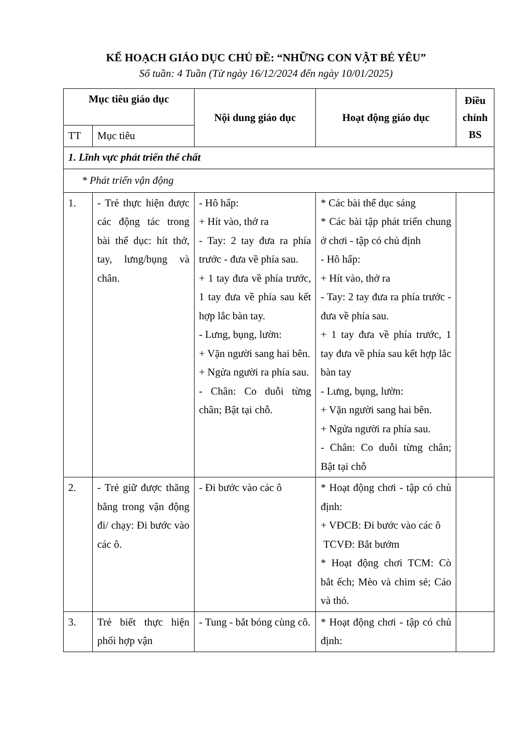KẾ HOẠCH GIÁO DỤC CHỦ ĐỀ: “NHỮNG CON VẬT BÉ YÊU”
Số tuần: 4 Tuần (Từ ngày 16/12/2024 đến ngày 10/01/2025)
| Mục tiêu giáo dục | | Nội dung giáo dục | Hoạt động giáo dục | Điều chỉnh BS |
| --- | --- | --- | --- | --- |
| TT | Mục tiêu | | | |
| 1. Lĩnh vực phát triển thể chất | | | | |
| * Phát triển vận động | | | | |
| 1. | - Trẻ thực hiện được các động tác trong bài thể dục: hít thở, tay, lưng/bụng và chân. | - Hô hấp: + Hít vào, thở ra - Tay: 2 tay đưa ra phía trước - đưa về phía sau. + 1 tay đưa về phía trước, 1 tay đưa về phía sau kết hợp lắc bàn tay. - Lưng, bụng, lườn: + Vặn người sang hai bên. + Ngửa người ra phía sau. - Chân: Co duỗi từng chân; Bật tại chỗ. | * Các bài thể dục sáng * Các bài tập phát triển chung ở chơi - tập có chủ định - Hô hấp: + Hít vào, thở ra - Tay: 2 tay đưa ra phía trước - đưa về phía sau. + 1 tay đưa về phía trước, 1 tay đưa về phía sau kết hợp lắc bàn tay - Lưng, bụng, lườn: + Vặn người sang hai bên. + Ngửa người ra phía sau. - Chân: Co duỗi từng chân; Bật tại chỗ | |
| 2. | - Trẻ giữ được thăng bằng trong vận động đi/ chạy: Đi bước vào các ô. | - Đi bước vào các ô | * Hoạt động chơi - tập có chủ định: + VĐCB: Đi bước vào các ô TCVĐ: Bắt bướm * Hoạt động chơi TCM: Cò bắt ếch; Mèo và chim sẻ; Cáo và thỏ. | |
| 3. | Trẻ biết thực hiện phối hợp vận | - Tung - bắt bóng cùng cô. | * Hoạt động chơi - tập có chủ định: | |